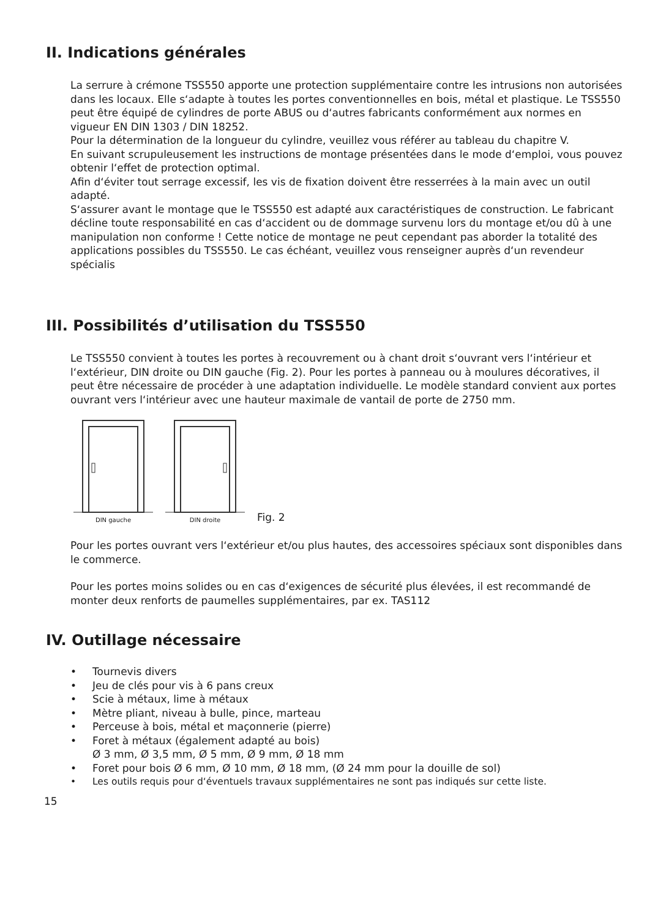II. Indications générales
La serrure à crémone TSS550 apporte une protection supplémentaire contre les intrusions non autorisées dans les locaux. Elle s‘adapte à toutes les portes conventionnelles en bois, métal et plastique. Le TSS550 peut être équipé de cylindres de porte ABUS ou d‘autres fabricants conformément aux normes en vigueur EN DIN 1303 / DIN 18252.
Pour la détermination de la longueur du cylindre, veuillez vous référer au tableau du chapitre V.
En suivant scrupuleusement les instructions de montage présentées dans le mode d‘emploi, vous pouvez obtenir l‘effet de protection optimal.
Afin d‘éviter tout serrage excessif, les vis de fixation doivent être resserrées à la main avec un outil adapté.
S‘assurer avant le montage que le TSS550 est adapté aux caractéristiques de construction. Le fabricant décline toute responsabilité en cas d‘accident ou de dommage survenu lors du montage et/ou dû à une manipulation non conforme ! Cette notice de montage ne peut cependant pas aborder la totalité des applications possibles du TSS550. Le cas échéant, veuillez vous renseigner auprès d‘un revendeur spécialis
III. Possibilités d’utilisation du TSS550
Le TSS550 convient à toutes les portes à recouvrement ou à chant droit s‘ouvrant vers l‘intérieur et l‘extérieur, DIN droite ou DIN gauche (Fig. 2). Pour les portes à panneau ou à moulures décoratives, il peut être nécessaire de procéder à une adaptation individuelle. Le modèle standard convient aux portes ouvrant vers l‘intérieur avec une hauteur maximale de vantail de porte de 2750 mm.
DIN gauche
DIN droite
Fig. 2
Pour les portes ouvrant vers l‘extérieur et/ou plus hautes, des accessoires spéciaux sont disponibles dans le commerce.
Pour les portes moins solides ou en cas d‘exigences de sécurité plus élevées, il est recommandé de monter deux renforts de paumelles supplémentaires, par ex. TAS112
IV. Outillage nécessaire
• Tournevis divers
• Jeu de clés pour vis à 6 pans creux
• Scie à métaux, lime à métaux
• Mètre pliant, niveau à bulle, pince, marteau
• Perceuse à bois, métal et maçonnerie (pierre)
• Foret à métaux (également adapté au bois)
Ø 3 mm, Ø 3,5 mm, Ø 5 mm, Ø 9 mm, Ø 18 mm
• Foret pour bois Ø 6 mm, Ø 10 mm, Ø 18 mm, (Ø 24 mm pour la douille de sol)
• Les outils requis pour d‘éventuels travaux supplémentaires ne sont pas indiqués sur cette liste.
15